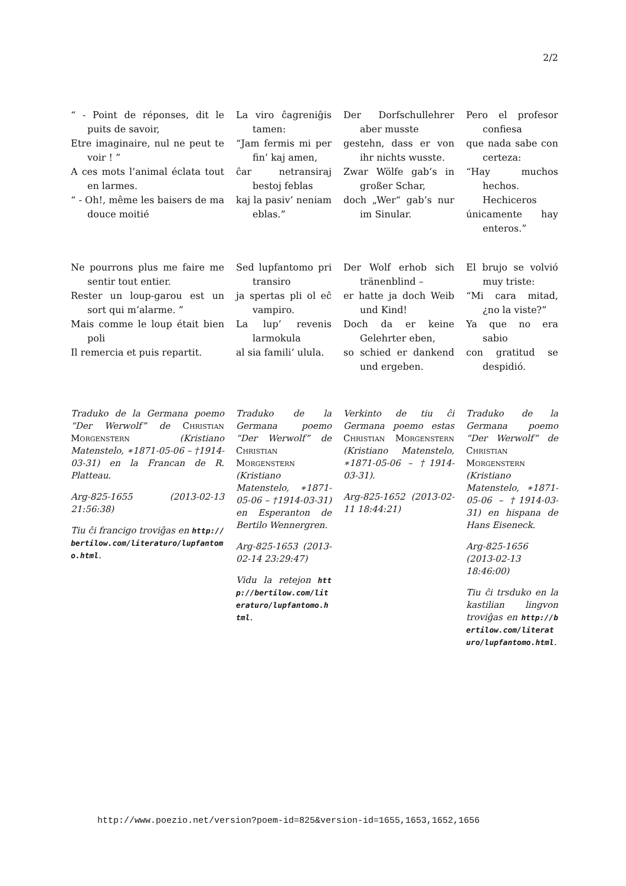2/2
“ - Point de réponses, dit le puits de savoir,
Etre imaginaire, nul ne peut te voir ! ”
A ces mots l’animal éclata tout en larmes.
“ - Oh!, même les baisers de ma douce moitié
La viro ĉagreniĝis tamen:
“Jam fermis mi per fin’ kaj amen,
ĉar netransiraj bestoj feblas
kaj la pasiv’ neniam eblas.”
Der Dorfschullehrer aber musste
gestehn, dass er von ihr nichts wusste.
Zwar Wölfe gab’s in großer Schar,
doch „Wer“ gab’s nur im Sinular.
Pero el profesor confiesa
que nada sabe con certeza:
“Hay muchos hechos. Hechiceros
únicamente hay enteros.”
Ne pourrons plus me faire me sentir tout entier.
Rester un loup-garou est un sort qui m’alarme. ”
Mais comme le loup était bien poli
Il remercia et puis repartit.
Sed lupfantomo pri transiro
ja spertas pli ol eĉ vampiro.
La lup’ revenis larmokula
al sia famili’ ulula.
Der Wolf erhob sich tränenblind –
er hatte ja doch Weib und Kind!
Doch da er keine Gelehrter eben,
so schied er dankend und ergeben.
El brujo se volvió muy triste:
“Mi cara mitad, ¿no la viste?”
Ya que no era sabio
con gratitud se despidió.
Traduko de la Germana poemo “Der Werwolf” de Christian Morgenstern (Kristiano Matenstelo, ∗1871-05-06 – †1914-03-31) en la Francan de R. Platteau.
Arg-825-1655 (2013-02-13 21:56:38)
Tiu ĉi francigo troviĝas en http://bertilow.com/literaturo/lupfantomo.html.
Traduko de la Germana poemo “Der Werwolf” de Christian Morgenstern (Kristiano Matenstelo, ∗1871-05-06 – †1914-03-31) en Esperanton de Bertilo Wennergren.
Arg-825-1653 (2013-02-14 23:29:47)
Vidu la retejon http://bertilow.com/literaturo/lupfantomo.html.
Verkinto de tiu ĉi Germana poemo estas Christian Morgenstern (Kristiano Matenstelo, ∗1871-05-06 – †1914-03-31).
Arg-825-1652 (2013-02-11 18:44:21)
Traduko de la Germana poemo “Der Werwolf” de Christian Morgenstern (Kristiano Matenstelo, ∗1871-05-06 – †1914-03-31) en hispana de Hans Eiseneck.
Arg-825-1656 (2013-02-13 18:46:00)
Tiu ĉi trsduko en la kastilian lingvon troviĝas en http://bertilow.com/literaturo/lupfantomo.html.
http://www.poezio.net/version?poem-id=825&version-id=1655,1653,1652,1656